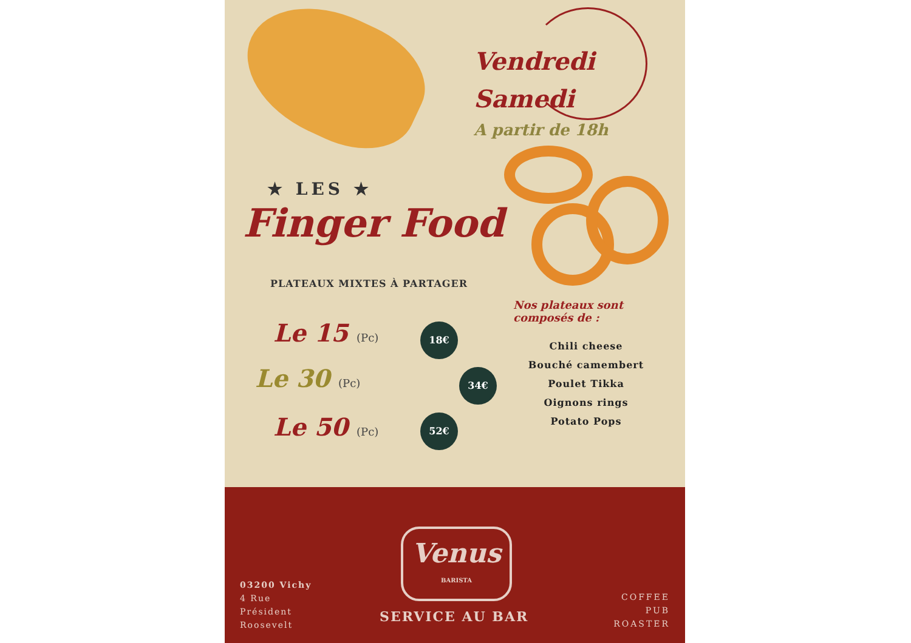Vendredi
Samedi
A partir de 18h
★ LES ★
Finger Food
PLATEAUX MIXTES À PARTAGER
Le 15 (Pc) 18€
Le 30 (Pc) 34€
Le 50 (Pc) 52€
Nos plateaux sont
composés de :
Chili cheese
Bouché camembert
Poulet Tikka
Oignons rings
Potato Pops
03200 Vichy
4 Rue
Président
Roosevelt
Venus
BARISTA
SERVICE AU BAR
COFFEE
PUB
ROASTER